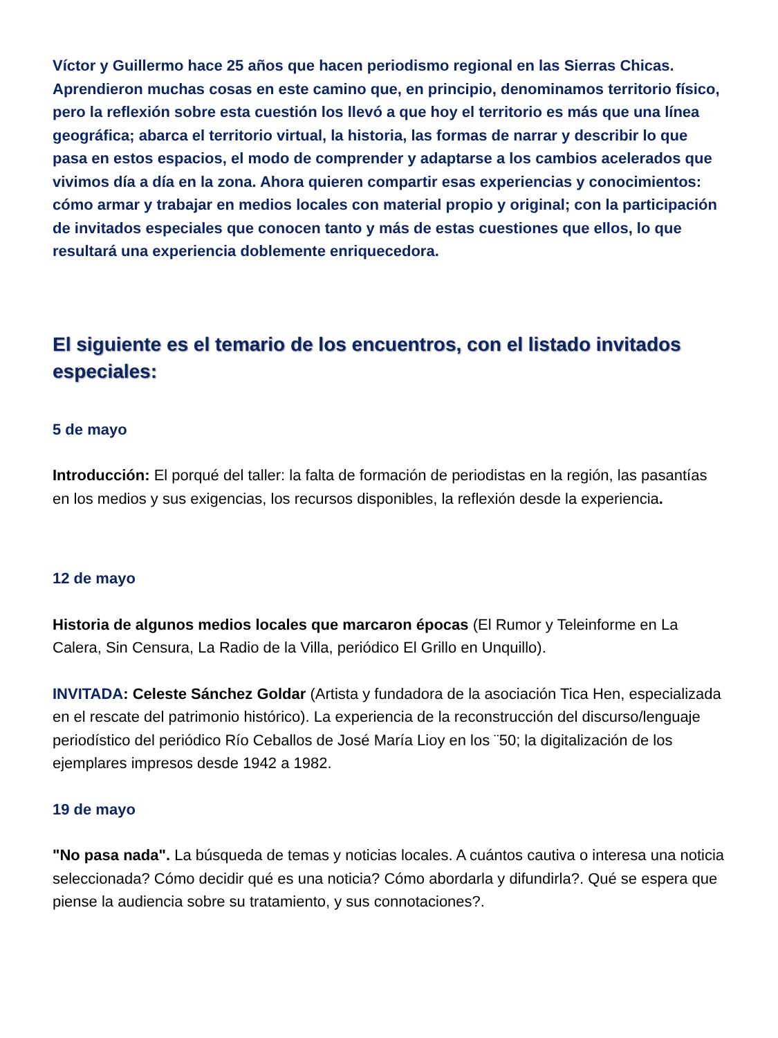Víctor y Guillermo hace 25 años que hacen periodismo regional en las Sierras Chicas. Aprendieron muchas cosas en este camino que, en principio, denominamos territorio físico, pero la reflexión sobre esta cuestión los llevó a que hoy el territorio es más que una línea geográfica; abarca el territorio virtual, la historia, las formas de narrar y describir lo que pasa en estos espacios, el modo de comprender y adaptarse a los cambios acelerados que vivimos día a día en la zona. Ahora quieren compartir esas experiencias y conocimientos: cómo armar y trabajar en medios locales con material propio y original; con la participación de invitados especiales que conocen tanto y más de estas cuestiones que ellos, lo que resultará una experiencia doblemente enriquecedora.
El siguiente es el temario de los encuentros, con el listado invitados especiales:
5 de mayo
Introducción: El porqué del taller: la falta de formación de periodistas en la región, las pasantías en los medios y sus exigencias, los recursos disponibles, la reflexión desde la experiencia.
12 de mayo
Historia de algunos medios locales que marcaron épocas (El Rumor y Teleinforme en La Calera, Sin Censura, La Radio de la Villa, periódico El Grillo en Unquillo).
INVITADA: Celeste Sánchez Goldar (Artista y fundadora de la asociación Tica Hen, especializada en el rescate del patrimonio histórico). La experiencia de la reconstrucción del discurso/lenguaje periodístico del periódico Río Ceballos de José María Lioy en los ¨50; la digitalización de los ejemplares impresos desde 1942 a 1982.
19 de mayo
"No pasa nada". La búsqueda de temas y noticias locales. A cuántos cautiva o interesa una noticia seleccionada? Cómo decidir qué es una noticia? Cómo abordarla y difundirla?. Qué se espera que piense la audiencia sobre su tratamiento, y sus connotaciones?.